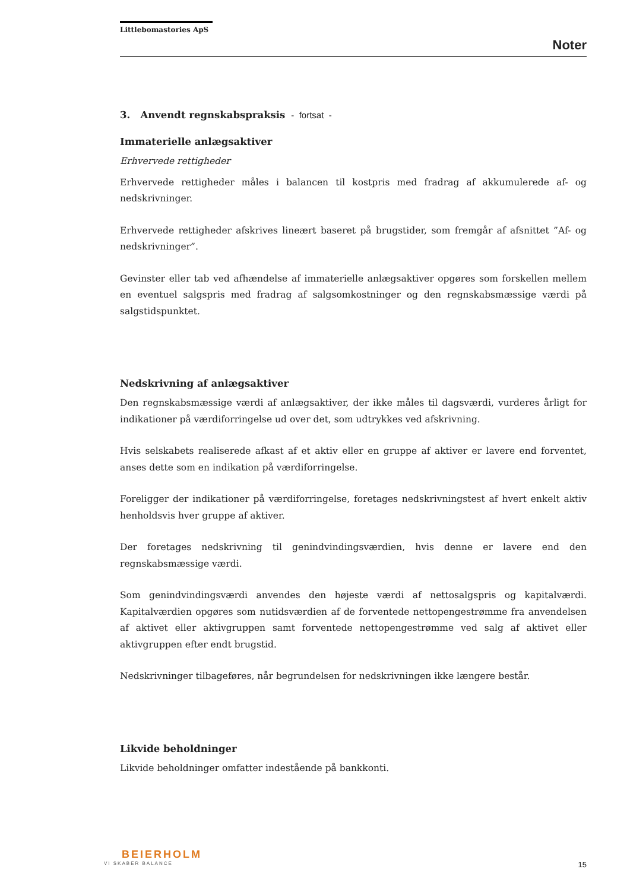Littlebomastories ApS
Noter
3. Anvendt regnskabspraksis - fortsat -
Immaterielle anlægsaktiver
Erhvervede rettigheder
Erhvervede rettigheder måles i balancen til kostpris med fradrag af akkumulerede af- og nedskrivninger.
Erhvervede rettigheder afskrives lineært baseret på brugstider, som fremgår af afsnittet ”Af- og nedskrivninger”.
Gevinster eller tab ved afhændelse af immaterielle anlægsaktiver opgøres som forskellen mellem en eventuel salgspris med fradrag af salgsomkostninger og den regnskabsmæssige værdi på salgstidspunktet.
Nedskrivning af anlægsaktiver
Den regnskabsmæssige værdi af anlægsaktiver, der ikke måles til dagsværdi, vurderes årligt for indikationer på værdiforringelse ud over det, som udtrykkes ved afskrivning.
Hvis selskabets realiserede afkast af et aktiv eller en gruppe af aktiver er lavere end forventet, anses dette som en indikation på værdiforringelse.
Foreligger der indikationer på værdiforringelse, foretages nedskrivningstest af hvert enkelt aktiv henholdsvis hver gruppe af aktiver.
Der foretages nedskrivning til genindvindingsværdien, hvis denne er lavere end den regnskabsmæssige værdi.
Som genindvindingsværdi anvendes den højeste værdi af nettosalgspris og kapitalværdi. Kapitalværdien opgøres som nutidsværdien af de forventede nettopengestrømme fra anvendelsen af aktivet eller aktivgruppen samt forventede nettopengestrømme ved salg af aktivet eller aktivgruppen efter endt brugstid.
Nedskrivninger tilbageføres, når begrundelsen for nedskrivningen ikke længere består.
Likvide beholdninger
Likvide beholdninger omfatter indestående på bankkonti.
BEIERHOLM
VI SKABER BALANCE
15